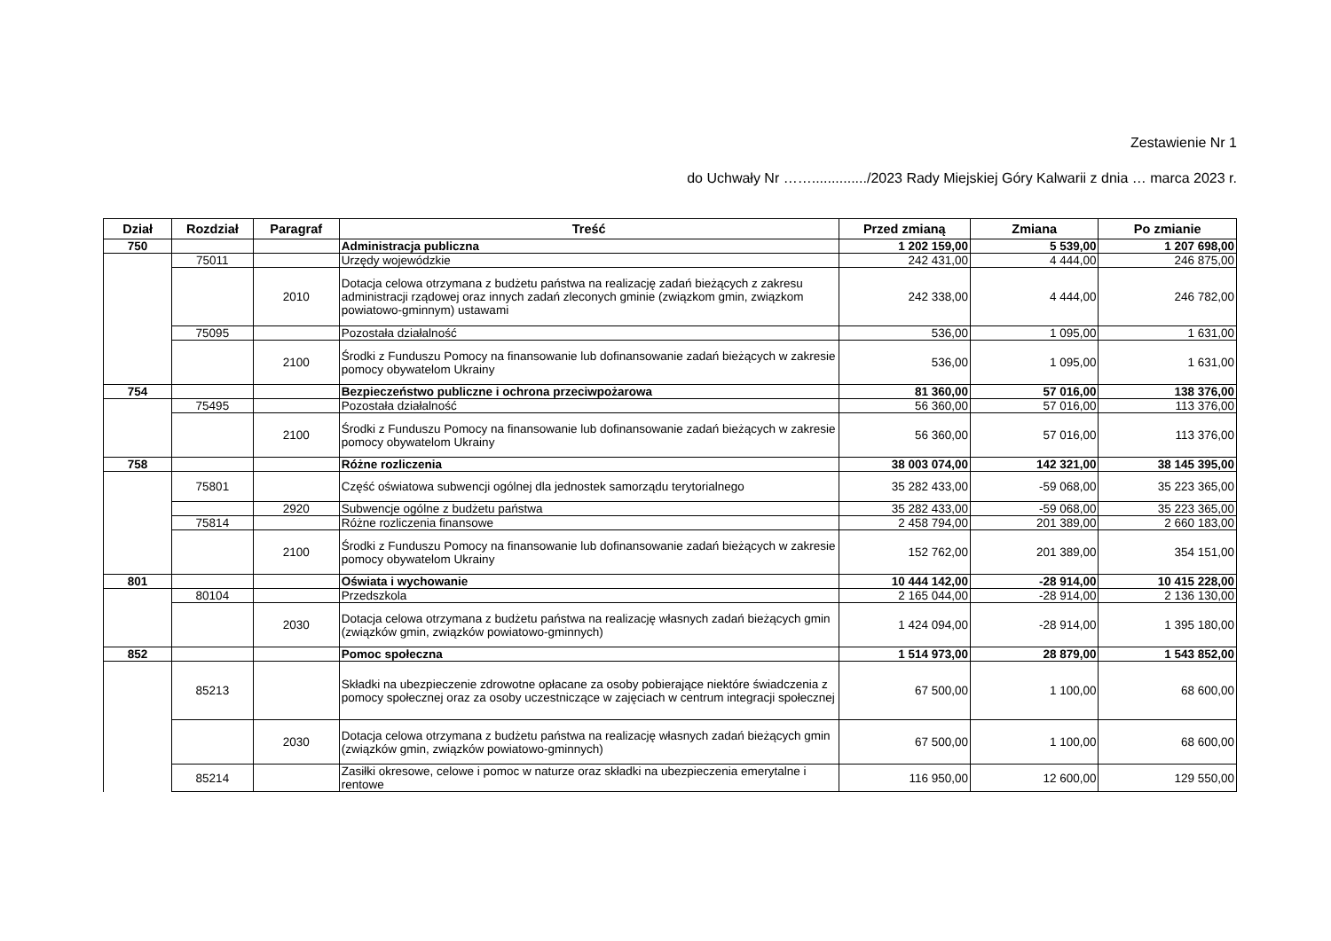Zestawienie Nr 1
do Uchwały Nr ……............../2023 Rady Miejskiej Góry Kalwarii z dnia … marca 2023 r.
| Dział | Rozdział | Paragraf | Treść | Przed zmianą | Zmiana | Po zmianie |
| --- | --- | --- | --- | --- | --- | --- |
| 750 | | | Administracja publiczna | 1 202 159,00 | 5 539,00 | 1 207 698,00 |
| | 75011 | | Urzędy wojewódzkie | 242 431,00 | 4 444,00 | 246 875,00 |
| | | 2010 | Dotacja celowa otrzymana z budżetu państwa na realizację zadań bieżących z zakresu administracji rządowej oraz innych zadań zleconych gminie (związkom gmin, związkom powiatowo-gminnym) ustawami | 242 338,00 | 4 444,00 | 246 782,00 |
| | 75095 | | Pozostała działalność | 536,00 | 1 095,00 | 1 631,00 |
| | | 2100 | Środki z Funduszu Pomocy na finansowanie lub dofinansowanie zadań bieżących w zakresie pomocy obywatelom Ukrainy | 536,00 | 1 095,00 | 1 631,00 |
| 754 | | | Bezpieczeństwo publiczne i ochrona przeciwpożarowa | 81 360,00 | 57 016,00 | 138 376,00 |
| | 75495 | | Pozostała działalność | 56 360,00 | 57 016,00 | 113 376,00 |
| | | 2100 | Środki z Funduszu Pomocy na finansowanie lub dofinansowanie zadań bieżących w zakresie pomocy obywatelom Ukrainy | 56 360,00 | 57 016,00 | 113 376,00 |
| 758 | | | Różne rozliczenia | 38 003 074,00 | 142 321,00 | 38 145 395,00 |
| | 75801 | | Część oświatowa subwencji ogólnej dla jednostek samorządu terytorialnego | 35 282 433,00 | -59 068,00 | 35 223 365,00 |
| | | 2920 | Subwencje ogólne z budżetu państwa | 35 282 433,00 | -59 068,00 | 35 223 365,00 |
| | 75814 | | Różne rozliczenia finansowe | 2 458 794,00 | 201 389,00 | 2 660 183,00 |
| | | 2100 | Środki z Funduszu Pomocy na finansowanie lub dofinansowanie zadań bieżących w zakresie pomocy obywatelom Ukrainy | 152 762,00 | 201 389,00 | 354 151,00 |
| 801 | | | Oświata i wychowanie | 10 444 142,00 | -28 914,00 | 10 415 228,00 |
| | 80104 | | Przedszkola | 2 165 044,00 | -28 914,00 | 2 136 130,00 |
| | | 2030 | Dotacja celowa otrzymana z budżetu państwa na realizację własnych zadań bieżących gmin (związków gmin, związków powiatowo-gminnych) | 1 424 094,00 | -28 914,00 | 1 395 180,00 |
| 852 | | | Pomoc społeczna | 1 514 973,00 | 28 879,00 | 1 543 852,00 |
| | 85213 | | Składki na ubezpieczenie zdrowotne opłacane za osoby pobierające niektóre świadczenia z pomocy społecznej oraz za osoby uczestniczące w zajęciach w centrum integracji społecznej | 67 500,00 | 1 100,00 | 68 600,00 |
| | | 2030 | Dotacja celowa otrzymana z budżetu państwa na realizację własnych zadań bieżących gmin (związków gmin, związków powiatowo-gminnych) | 67 500,00 | 1 100,00 | 68 600,00 |
| | 85214 | | Zasiłki okresowe, celowe i pomoc w naturze oraz składki na ubezpieczenia emerytalne i rentowe | 116 950,00 | 12 600,00 | 129 550,00 |